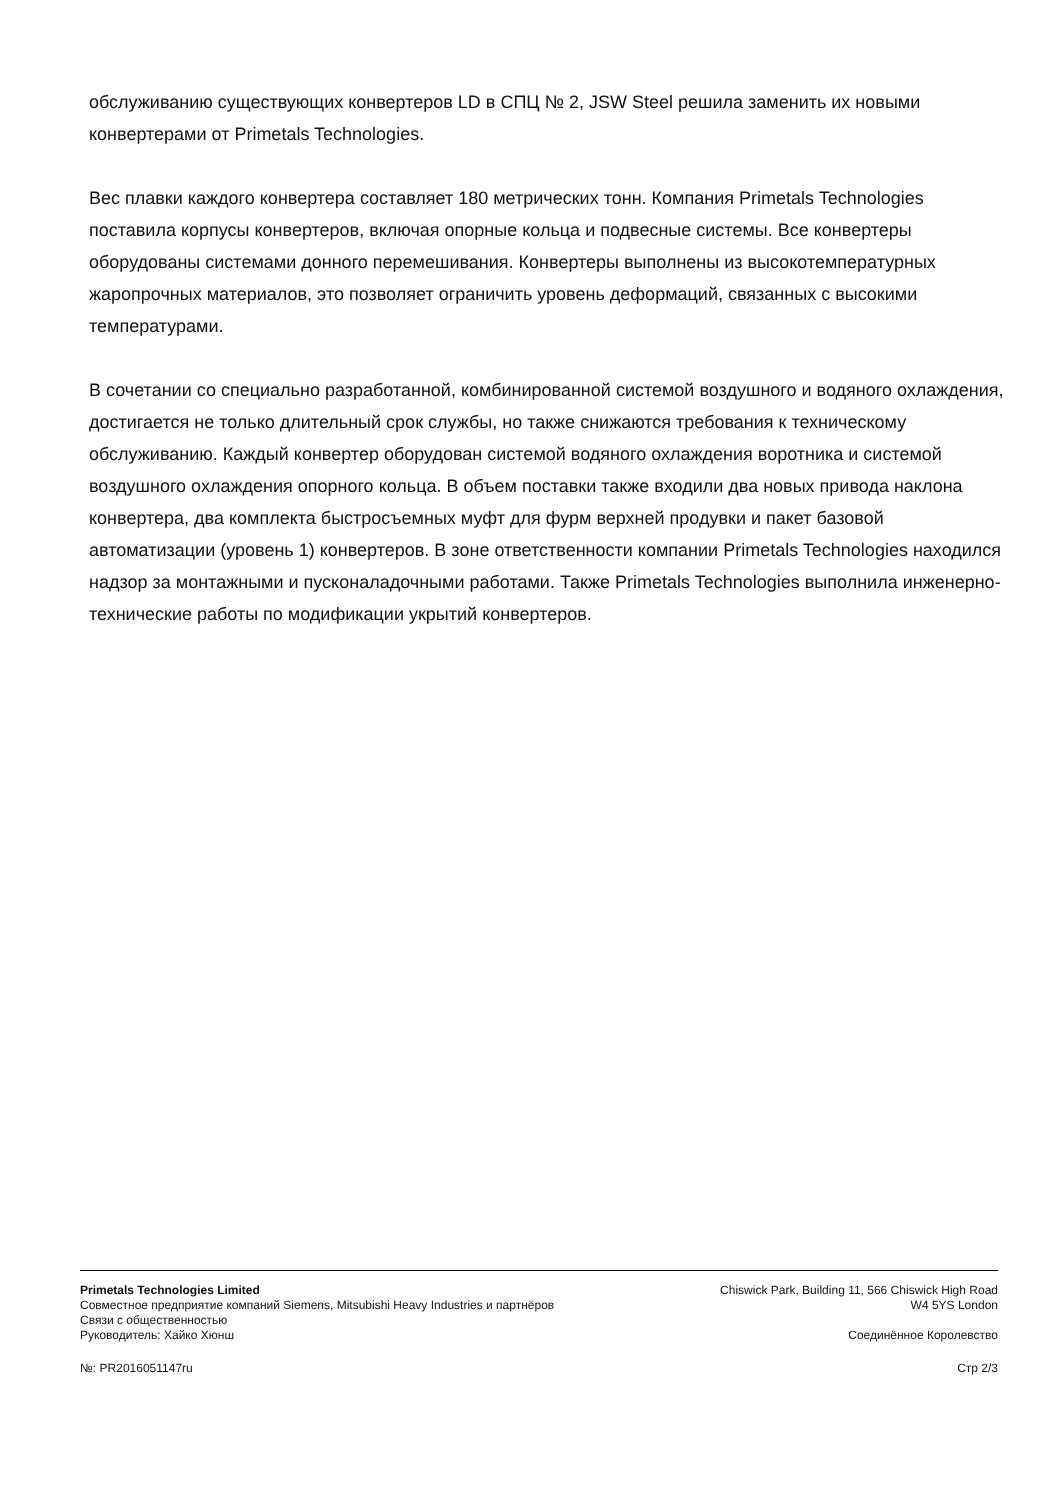обслуживанию существующих конвертеров LD в СПЦ № 2, JSW Steel решила заменить их новыми конвертерами от Primetals Technologies.
Вес плавки каждого конвертера составляет 180 метрических тонн. Компания Primetals Technologies поставила корпусы конвертеров, включая опорные кольца и подвесные системы. Все конвертеры оборудованы системами донного перемешивания. Конвертеры выполнены из высокотемпературных жаропрочных материалов, это позволяет ограничить уровень деформаций, связанных с высокими температурами.
В сочетании со специально разработанной, комбинированной системой воздушного и водяного охлаждения, достигается не только длительный срок службы, но также снижаются требования к техническому обслуживанию. Каждый конвертер оборудован системой водяного охлаждения воротника и системой воздушного охлаждения опорного кольца. В объем поставки также входили два новых привода наклона конвертера, два комплекта быстросъемных муфт для фурм верхней продувки и пакет базовой автоматизации (уровень 1) конвертеров. В зоне ответственности компании Primetals Technologies находился надзор за монтажными и пусконаладочными работами. Также Primetals Technologies выполнила инженерно-технические работы по модификации укрытий конвертеров.
Primetals Technologies Limited
Совместное предприятие компаний Siemens, Mitsubishi Heavy Industries и партнёров
Связи с общественностью
Руководитель: Хайко Хюнш
Chiswick Park, Building 11, 566 Chiswick High Road
W4 5YS London
Соединённое Королевство
№: PR2016051147ru Стр 2/3